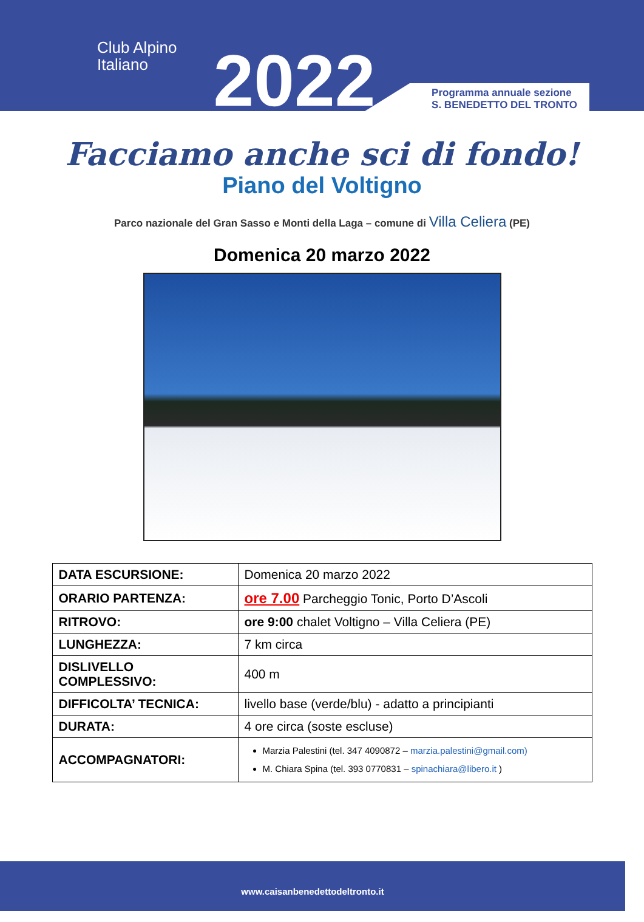Club Alpino
Italiano
2022
Programma annuale sezione
S. BENEDETTO DEL TRONTO
Facciamo anche sci di fondo!
Piano del Voltigno
Parco nazionale del Gran Sasso e Monti della Laga – comune di Villa Celiera (PE)
Domenica 20 marzo 2022
| DATA ESCURSIONE: | Domenica 20 marzo 2022 |
| ORARIO PARTENZA: | ore 7.00 Parcheggio Tonic, Porto D’Ascoli |
| RITROVO: | ore 9:00 chalet Voltigno – Villa Celiera (PE) |
| LUNGHEZZA: | 7 km circa |
| DISLIVELLO COMPLESSIVO: | 400 m |
| DIFFICOLTA’ TECNICA: | livello base (verde/blu) - adatto a principianti |
| DURATA: | 4 ore circa (soste escluse) |
| ACCOMPAGNATORI: | Marzia Palestini (tel. 347 4090872 – marzia.palestini@gmail.com) M. Chiara Spina (tel. 393 0770831 – spinachiara@libero.it ) |
www.caisanbenedettodeltronto.it